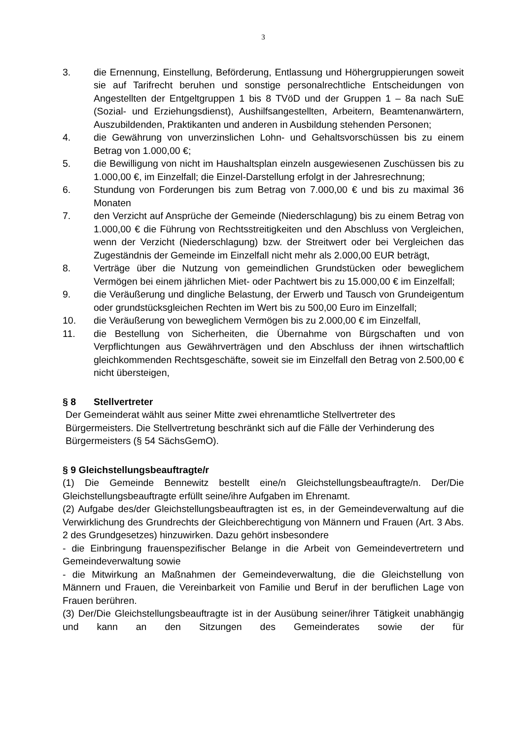3
3. die Ernennung, Einstellung, Beförderung, Entlassung und Höhergruppierungen soweit sie auf Tarifrecht beruhen und sonstige personalrechtliche Entscheidungen von Angestellten der Entgeltgruppen 1 bis 8 TVöD und der Gruppen 1 – 8a nach SuE (Sozial- und Erziehungsdienst), Aushilfsangestellten, Arbeitern, Beamtenanwärtern, Auszubildenden, Praktikanten und anderen in Ausbildung stehenden Personen;
4. die Gewährung von unverzinslichen Lohn- und Gehaltsvorschüssen bis zu einem Betrag von 1.000,00 €;
5. die Bewilligung von nicht im Haushaltsplan einzeln ausgewiesenen Zuschüssen bis zu 1.000,00 €, im Einzelfall; die Einzel-Darstellung erfolgt in der Jahresrechnung;
6. Stundung von Forderungen bis zum Betrag von 7.000,00 € und bis zu maximal 36 Monaten
7. den Verzicht auf Ansprüche der Gemeinde (Niederschlagung) bis zu einem Betrag von 1.000,00 € die Führung von Rechtsstreitigkeiten und den Abschluss von Vergleichen, wenn der Verzicht (Niederschlagung) bzw. der Streitwert oder bei Vergleichen das Zugeständnis der Gemeinde im Einzelfall nicht mehr als 2.000,00 EUR beträgt,
8. Verträge über die Nutzung von gemeindlichen Grundstücken oder beweglichem Vermögen bei einem jährlichen Miet- oder Pachtwert bis zu 15.000,00 € im Einzelfall;
9. die Veräußerung und dingliche Belastung, der Erwerb und Tausch von Grundeigentum oder grundstücksgleichen Rechten im Wert bis zu 500,00 Euro im Einzelfall;
10. die Veräußerung von beweglichem Vermögen bis zu 2.000,00 € im Einzelfall,
11. die Bestellung von Sicherheiten, die Übernahme von Bürgschaften und von Verpflichtungen aus Gewährverträgen und den Abschluss der ihnen wirtschaftlich gleichkommenden Rechtsgeschäfte, soweit sie im Einzelfall den Betrag von 2.500,00 € nicht übersteigen,
§ 8 Stellvertreter
Der Gemeinderat wählt aus seiner Mitte zwei ehrenamtliche Stellvertreter des Bürgermeisters. Die Stellvertretung beschränkt sich auf die Fälle der Verhinderung des Bürgermeisters (§ 54 SächsGemO).
§ 9 Gleichstellungsbeauftragte/r
(1) Die Gemeinde Bennewitz bestellt eine/n Gleichstellungsbeauftragte/n. Der/Die Gleichstellungsbeauftragte erfüllt seine/ihre Aufgaben im Ehrenamt.
(2) Aufgabe des/der Gleichstellungsbeauftragten ist es, in der Gemeindeverwaltung auf die Verwirklichung des Grundrechts der Gleichberechtigung von Männern und Frauen (Art. 3 Abs. 2 des Grundgesetzes) hinzuwirken. Dazu gehört insbesondere
- die Einbringung frauenspezifischer Belange in die Arbeit von Gemeindevertretern und Gemeindeverwaltung sowie
- die Mitwirkung an Maßnahmen der Gemeindeverwaltung, die die Gleichstellung von Männern und Frauen, die Vereinbarkeit von Familie und Beruf in der beruflichen Lage von Frauen berühren.
(3) Der/Die Gleichstellungsbeauftragte ist in der Ausübung seiner/ihrer Tätigkeit unabhängig und kann an den Sitzungen des Gemeinderates sowie der für